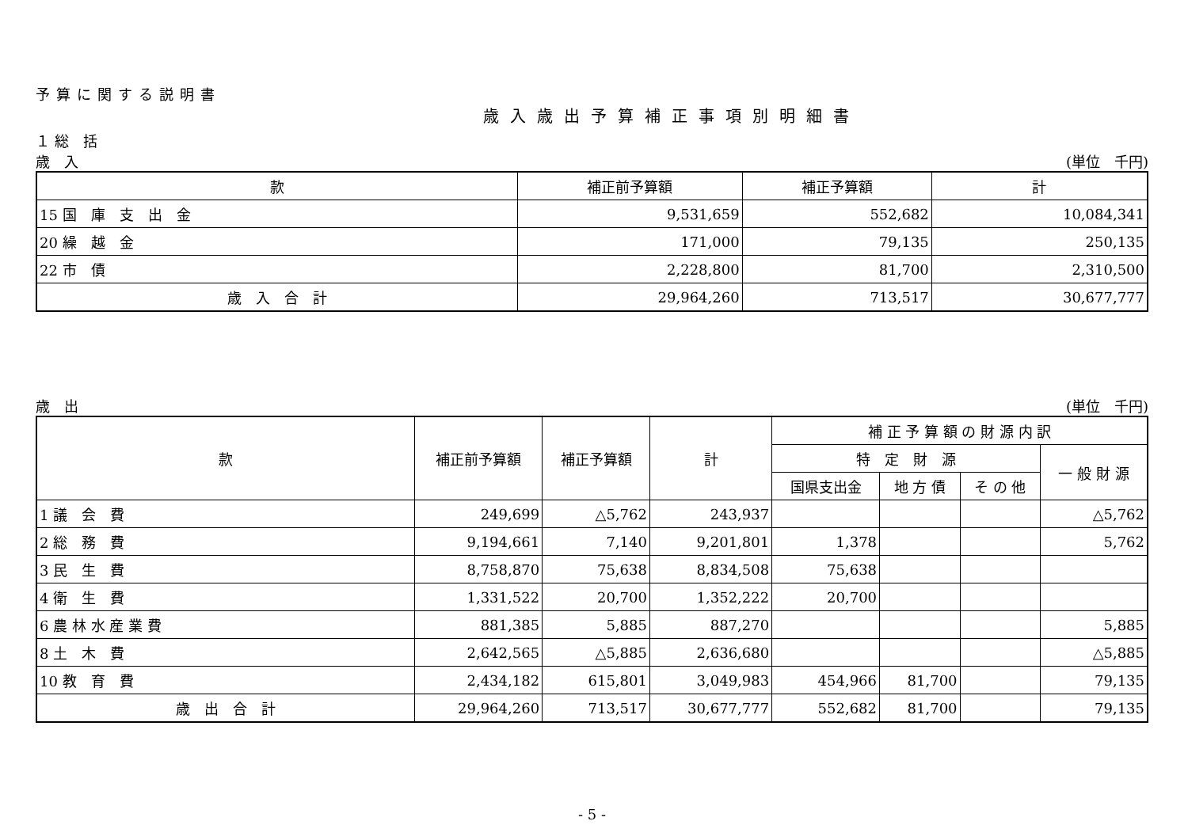予算に関する説明書
歳入歳出予算補正事項別明細書
１ 総　括
歳　入 (単位　千円)
| 款 | 補正前予算額 | 補正予算額 | 計 |
| --- | --- | --- | --- |
| 15 国 庫 支 出 金 | 9,531,659 | 552,682 | 10,084,341 |
| 20 繰 越 金 | 171,000 | 79,135 | 250,135 |
| 22 市 債 | 2,228,800 | 81,700 | 2,310,500 |
| 歳 入 合 計 | 29,964,260 | 713,517 | 30,677,777 |
歳　出 (単位　千円)
| 款 | 補正前予算額 | 補正予算額 | 計 | 補 正 予 算 額 の 財 源 内 訳 | | | |
| --- | --- | --- | --- | --- | --- | --- | --- |
| | | | | 特 定 財 源 | | | 一 般 財 源 |
| | | | | 国県支出金 | 地 方 債 | そ の 他 | |
| 1 議 会 費 | 249,699 | △5,762 | 243,937 | | | | △5,762 |
| 2 総 務 費 | 9,194,661 | 7,140 | 9,201,801 | 1,378 | | | 5,762 |
| 3 民 生 費 | 8,758,870 | 75,638 | 8,834,508 | 75,638 | | | |
| 4 衛 生 費 | 1,331,522 | 20,700 | 1,352,222 | 20,700 | | | |
| 6 農 林 水 産 業 費 | 881,385 | 5,885 | 887,270 | | | | 5,885 |
| 8 土 木 費 | 2,642,565 | △5,885 | 2,636,680 | | | | △5,885 |
| 10 教 育 費 | 2,434,182 | 615,801 | 3,049,983 | 454,966 | 81,700 | | 79,135 |
| 歳 出 合 計 | 29,964,260 | 713,517 | 30,677,777 | 552,682 | 81,700 | | 79,135 |
- 5 -